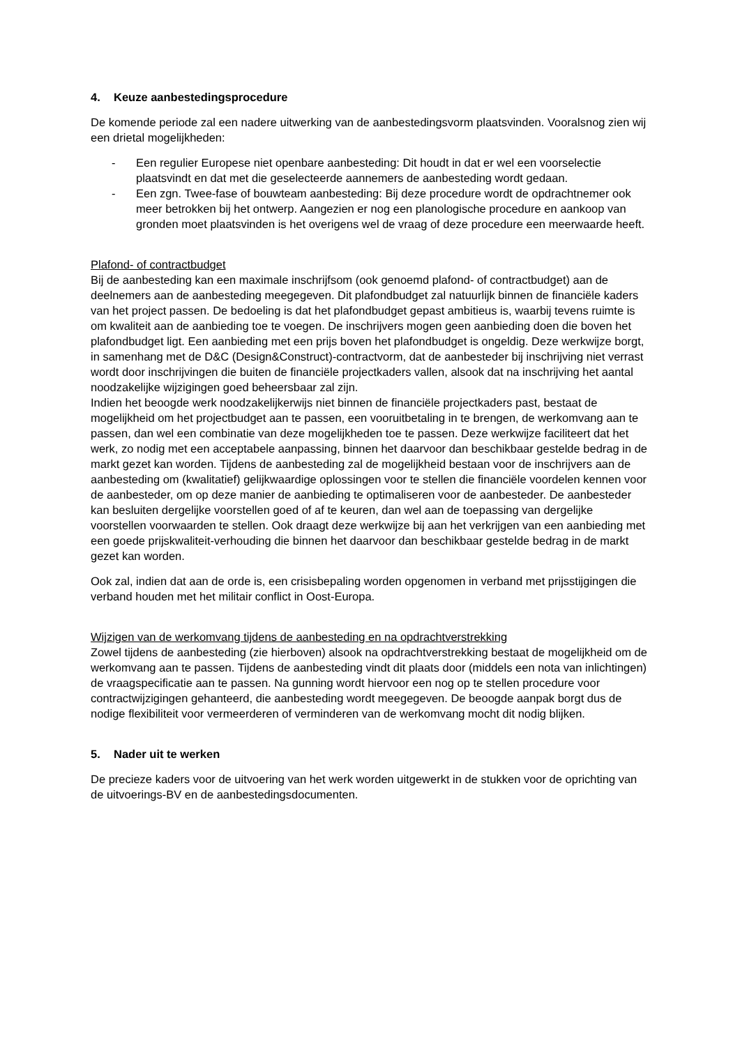4. Keuze aanbestedingsprocedure
De komende periode zal een nadere uitwerking van de aanbestedingsvorm plaatsvinden. Vooralsnog zien wij een drietal mogelijkheden:
- Een regulier Europese niet openbare aanbesteding: Dit houdt in dat er wel een voorselectie plaatsvindt en dat met die geselecteerde aannemers de aanbesteding wordt gedaan.
- Een zgn. Twee-fase of bouwteam aanbesteding: Bij deze procedure wordt de opdrachtnemer ook meer betrokken bij het ontwerp. Aangezien er nog een planologische procedure en aankoop van gronden moet plaatsvinden is het overigens wel de vraag of deze procedure een meerwaarde heeft.
Plafond- of contractbudget
Bij de aanbesteding kan een maximale inschrijfsom (ook genoemd plafond- of contractbudget) aan de deelnemers aan de aanbesteding meegegeven. Dit plafondbudget zal natuurlijk binnen de financiële kaders van het project passen. De bedoeling is dat het plafondbudget gepast ambitieus is, waarbij tevens ruimte is om kwaliteit aan de aanbieding toe te voegen. De inschrijvers mogen geen aanbieding doen die boven het plafondbudget ligt. Een aanbieding met een prijs boven het plafondbudget is ongeldig. Deze werkwijze borgt, in samenhang met de D&C (Design&Construct)-contractvorm, dat de aanbesteder bij inschrijving niet verrast wordt door inschrijvingen die buiten de financiële projectkaders vallen, alsook dat na inschrijving het aantal noodzakelijke wijzigingen goed beheersbaar zal zijn.
Indien het beoogde werk noodzakelijkerwijs niet binnen de financiële projectkaders past, bestaat de mogelijkheid om het projectbudget aan te passen, een vooruitbetaling in te brengen, de werkomvang aan te passen, dan wel een combinatie van deze mogelijkheden toe te passen. Deze werkwijze faciliteert dat het werk, zo nodig met een acceptabele aanpassing, binnen het daarvoor dan beschikbaar gestelde bedrag in de markt gezet kan worden. Tijdens de aanbesteding zal de mogelijkheid bestaan voor de inschrijvers aan de aanbesteding om (kwalitatief) gelijkwaardige oplossingen voor te stellen die financiële voordelen kennen voor de aanbesteder, om op deze manier de aanbieding te optimaliseren voor de aanbesteder. De aanbesteder kan besluiten dergelijke voorstellen goed of af te keuren, dan wel aan de toepassing van dergelijke voorstellen voorwaarden te stellen. Ook draagt deze werkwijze bij aan het verkrijgen van een aanbieding met een goede prijskwaliteit-verhouding die binnen het daarvoor dan beschikbaar gestelde bedrag in de markt gezet kan worden.
Ook zal, indien dat aan de orde is, een crisisbepaling worden opgenomen in verband met prijsstijgingen die verband houden met het militair conflict in Oost-Europa.
Wijzigen van de werkomvang tijdens de aanbesteding en na opdrachtverstrekking
Zowel tijdens de aanbesteding (zie hierboven) alsook na opdrachtverstrekking bestaat de mogelijkheid om de werkomvang aan te passen. Tijdens de aanbesteding vindt dit plaats door (middels een nota van inlichtingen) de vraagspecificatie aan te passen. Na gunning wordt hiervoor een nog op te stellen procedure voor contractwijzigingen gehanteerd, die aanbesteding wordt meegegeven. De beoogde aanpak borgt dus de nodige flexibiliteit voor vermeerderen of verminderen van de werkomvang mocht dit nodig blijken.
5. Nader uit te werken
De precieze kaders voor de uitvoering van het werk worden uitgewerkt in de stukken voor de oprichting van de uitvoerings-BV en de aanbestedingsdocumenten.